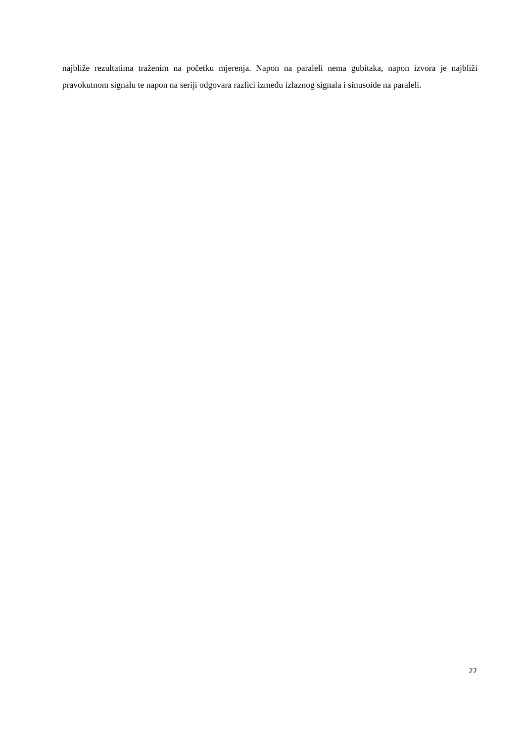najbliže rezultatima traženim na početku mjerenja. Napon na paraleli nema gubitaka, napon izvora je najbliži pravokutnom signalu te napon na seriji odgovara razlici između izlaznog signala i sinusoide na paraleli.
27